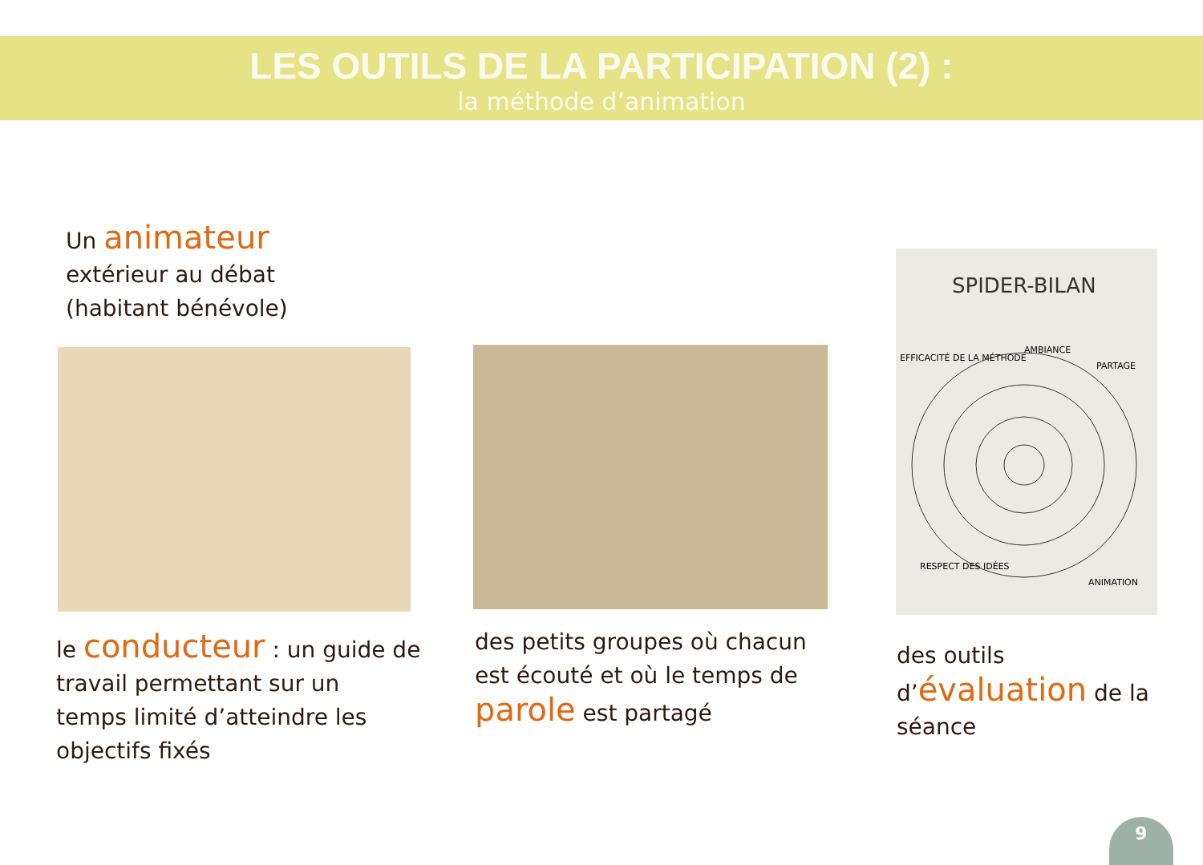LES OUTILS DE LA PARTICIPATION (2) :
la méthode d’animation
Un animateur
extérieur au débat
(habitant bénévole)
SPIDER-BILAN
AMBIANCE
EFFICACITÉ DE LA MÉTHODE
PARTAGE
RESPECT DES IDÉES
ANIMATION
le conducteur : un guide de
travail permettant sur un
temps limité d’atteindre les
objectifs fixés
des petits groupes où chacun
est écouté et où le temps de
parole est partagé
des outils
d’évaluation de la
séance
9